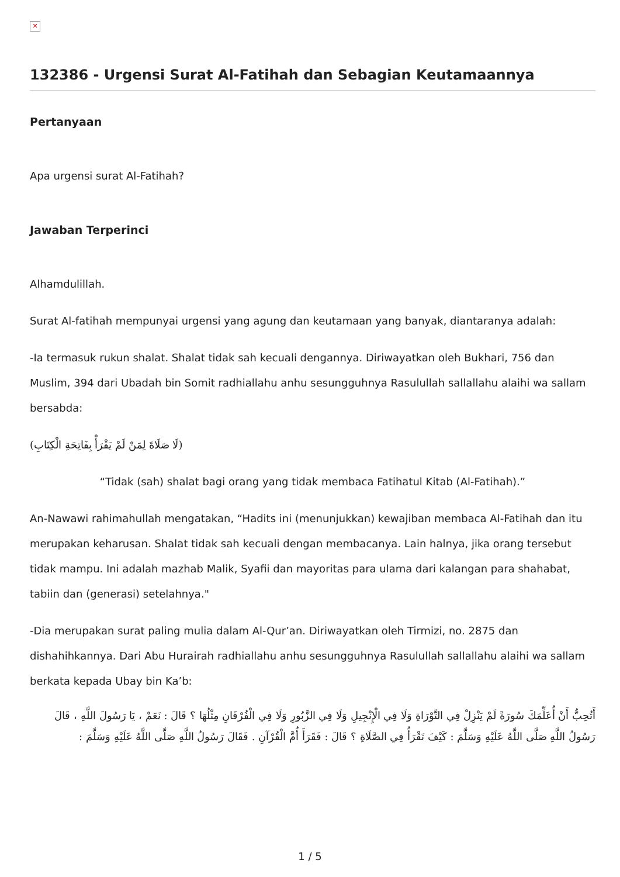✕
132386 - Urgensi Surat Al-Fatihah dan Sebagian Keutamaannya
Pertanyaan
Apa urgensi surat Al-Fatihah?
Jawaban Terperinci
Alhamdulillah.
Surat Al-fatihah mempunyai urgensi yang agung dan keutamaan yang banyak, diantaranya adalah:
-Ia termasuk rukun shalat. Shalat tidak sah kecuali dengannya. Diriwayatkan oleh Bukhari, 756 dan Muslim, 394 dari Ubadah bin Somit radhiallahu anhu sesungguhnya Rasulullah sallallahu alaihi wa sallam bersabda:
(لَا صَلَاةَ لِمَنْ لَمْ يَقْرَأْ بِفَاتِحَةِ الْكِتَابِ)
“Tidak (sah) shalat bagi orang yang tidak membaca Fatihatul Kitab (Al-Fatihah).”
An-Nawawi rahimahullah mengatakan, “Hadits ini (menunjukkan) kewajiban membaca Al-Fatihah dan itu merupakan keharusan. Shalat tidak sah kecuali dengan membacanya. Lain halnya, jika orang tersebut tidak mampu. Ini adalah mazhab Malik, Syafii dan mayoritas para ulama dari kalangan para shahabat, tabiin dan (generasi) setelahnya."
-Dia merupakan surat paling mulia dalam Al-Qur’an. Diriwayatkan oleh Tirmizi, no. 2875 dan dishahihkannya. Dari Abu Hurairah radhiallahu anhu sesungguhnya Rasulullah sallallahu alaihi wa sallam berkata kepada Ubay bin Ka’b:
أَتُحِبُّ أَنْ أُعَلِّمَكَ سُورَةً لَمْ يَنْزِلْ فِي التَّوْرَاةِ وَلَا فِي الْإِنْجِيلِ وَلَا فِي الزَّبُورِ وَلَا فِي الْفُرْقَانِ مِثْلُهَا ؟ قَالَ : نَعَمْ ، يَا رَسُولَ اللَّهِ ، قَالَ رَسُولُ اللَّهِ صَلَّى اللَّهُ عَلَيْهِ وَسَلَّمَ : كَيْفَ تَقْرَأُ فِي الصَّلَاةِ ؟ قَالَ : فَقَرَأَ أُمَّ الْقُرْآنِ . فَقَالَ رَسُولُ اللَّهِ صَلَّى اللَّهُ عَلَيْهِ وَسَلَّمَ :
1 / 5